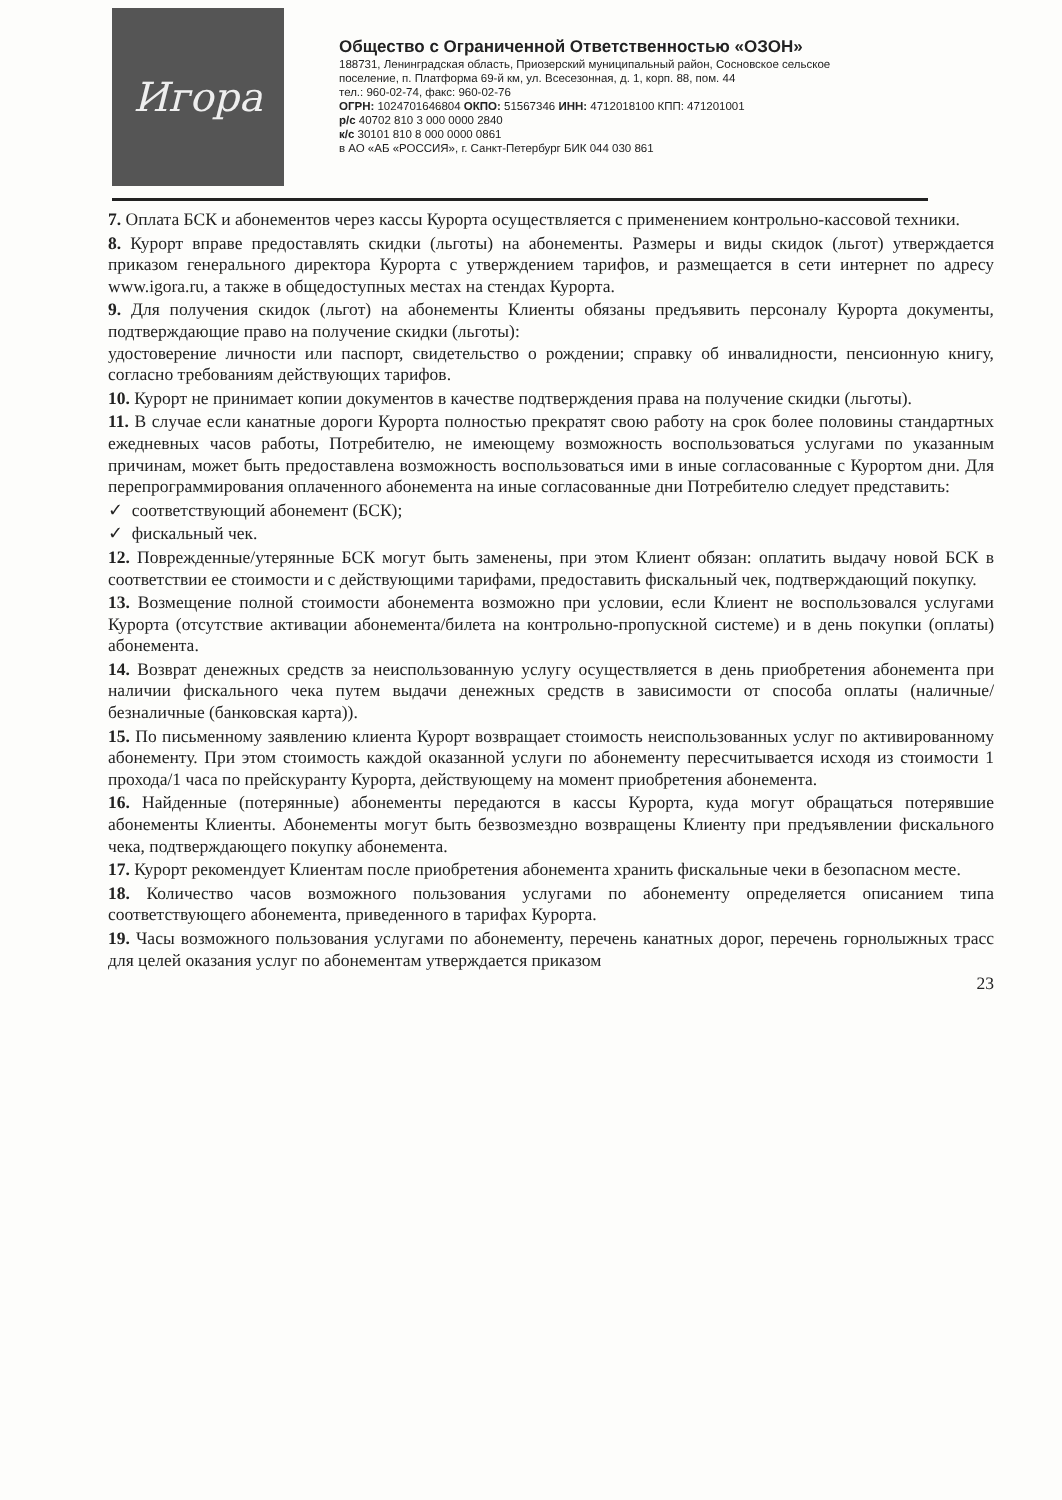Игора
Общество с Ограниченной Ответственностью «ОЗОН»
188731, Ленинградская область, Приозерский муниципальный район, Сосновское сельское
поселение, п. Платформа 69-й км, ул. Всесезонная, д. 1, корп. 88, пом. 44
тел.: 960-02-74, факс: 960-02-76
ОГРН: 1024701646804 ОКПО: 51567346 ИНН: 4712018100 КПП: 471201001
р/с 40702 810 3 000 0000 2840
к/с 30101 810 8 000 0000 0861
в АО «АБ «РОССИЯ», г. Санкт-Петербург БИК 044 030 861
7. Оплата БСК и абонементов через кассы Курорта осуществляется с применением контрольно-кассовой техники.
8. Курорт вправе предоставлять скидки (льготы) на абонементы. Размеры и виды скидок (льгот) утверждается приказом генерального директора Курорта с утверждением тарифов, и размещается в сети интернет по адресу www.igora.ru, а также в общедоступных местах на стендах Курорта.
9. Для получения скидок (льгот) на абонементы Клиенты обязаны предъявить персоналу Курорта документы, подтверждающие право на получение скидки (льготы):
удостоверение личности или паспорт, свидетельство о рождении; справку об инвалидности, пенсионную книгу, согласно требованиям действующих тарифов.
10. Курорт не принимает копии документов в качестве подтверждения права на получение скидки (льготы).
11. В случае если канатные дороги Курорта полностью прекратят свою работу на срок более половины стандартных ежедневных часов работы, Потребителю, не имеющему возможность воспользоваться услугами по указанным причинам, может быть предоставлена возможность воспользоваться ими в иные согласованные с Курортом дни. Для перепрограммирования оплаченного абонемента на иные согласованные дни Потребителю следует представить:
✓ соответствующий абонемент (БСК);
✓ фискальный чек.
12. Поврежденные/утерянные БСК могут быть заменены, при этом Клиент обязан: оплатить выдачу новой БСК в соответствии ее стоимости и с действующими тарифами, предоставить фискальный чек, подтверждающий покупку.
13. Возмещение полной стоимости абонемента возможно при условии, если Клиент не воспользовался услугами Курорта (отсутствие активации абонемента/билета на контрольно-пропускной системе) и в день покупки (оплаты) абонемента.
14. Возврат денежных средств за неиспользованную услугу осуществляется в день приобретения абонемента при наличии фискального чека путем выдачи денежных средств в зависимости от способа оплаты (наличные/безналичные (банковская карта)).
15. По письменному заявлению клиента Курорт возвращает стоимость неиспользованных услуг по активированному абонементу. При этом стоимость каждой оказанной услуги по абонементу пересчитывается исходя из стоимости 1 прохода/1 часа по прейскуранту Курорта, действующему на момент приобретения абонемента.
16. Найденные (потерянные) абонементы передаются в кассы Курорта, куда могут обращаться потерявшие абонементы Клиенты. Абонементы могут быть безвозмездно возвращены Клиенту при предъявлении фискального чека, подтверждающего покупку абонемента.
17. Курорт рекомендует Клиентам после приобретения абонемента хранить фискальные чеки в безопасном месте.
18. Количество часов возможного пользования услугами по абонементу определяется описанием типа соответствующего абонемента, приведенного в тарифах Курорта.
19. Часы возможного пользования услугами по абонементу, перечень канатных дорог, перечень горнолыжных трасс для целей оказания услуг по абонементам утверждается приказом
23